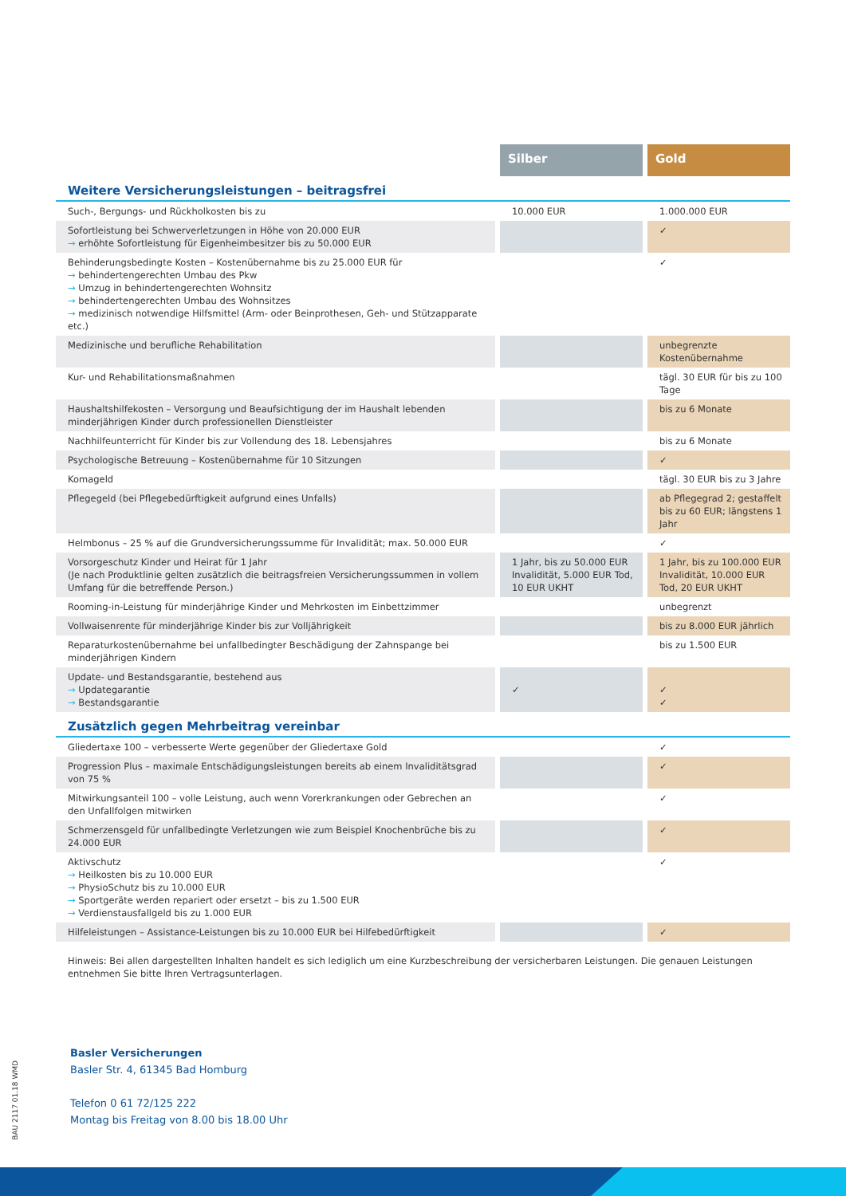| | Silber | Gold |
| Weitere Versicherungsleistungen – beitragsfrei | | |
| Such-, Bergungs- und Rückholkosten bis zu | 10.000 EUR | 1.000.000 EUR |
| Sofortleistung bei Schwerverletzungen in Höhe von 20.000 EUR → erhöhte Sofortleistung für Eigenheimbesitzer bis zu 50.000 EUR | | ✓ |
| Behinderungsbedingte Kosten – Kostenübernahme bis zu 25.000 EUR für → behindertengerechten Umbau des Pkw → Umzug in behindertengerechten Wohnsitz → behindertengerechten Umbau des Wohnsitzes → medizinisch notwendige Hilfsmittel (Arm- oder Beinprothesen, Geh- und Stützapparate etc.) | | ✓ |
| Medizinische und berufliche Rehabilitation | | unbegrenzte Kostenübernahme |
| Kur- und Rehabilitationsmaßnahmen | | tägl. 30 EUR für bis zu 100 Tage |
| Haushaltshilfekosten – Versorgung und Beaufsichtigung der im Haushalt lebenden minderjährigen Kinder durch professionellen Dienstleister | | bis zu 6 Monate |
| Nachhilfeunterricht für Kinder bis zur Vollendung des 18. Lebensjahres | | bis zu 6 Monate |
| Psychologische Betreuung – Kostenübernahme für 10 Sitzungen | | ✓ |
| Komageld | | tägl. 30 EUR bis zu 3 Jahre |
| Pflegegeld (bei Pflegebedürftigkeit aufgrund eines Unfalls) | | ab Pflegegrad 2; gestaffelt bis zu 60 EUR; längstens 1 Jahr |
| Helmbonus – 25 % auf die Grundversicherungssumme für Invalidität; max. 50.000 EUR | | ✓ |
| Vorsorgeschutz Kinder und Heirat für 1 Jahr (Je nach Produktlinie gelten zusätzlich die beitragsfreien Versicherungssummen in vollem Umfang für die betreffende Person.) | 1 Jahr, bis zu 50.000 EUR Invalidität, 5.000 EUR Tod, 10 EUR UKHT | 1 Jahr, bis zu 100.000 EUR Invalidität, 10.000 EUR Tod, 20 EUR UKHT |
| Rooming-in-Leistung für minderjährige Kinder und Mehrkosten im Einbettzimmer | | unbegrenzt |
| Vollwaisenrente für minderjährige Kinder bis zur Volljährigkeit | | bis zu 8.000 EUR jährlich |
| Reparaturkostenübernahme bei unfallbedingter Beschädigung der Zahnspange bei minderjährigen Kindern | | bis zu 1.500 EUR |
| Update- und Bestandsgarantie, bestehend aus → Updategarantie → Bestandsgarantie | ✓ | ✓ ✓ |
| Zusätzlich gegen Mehrbeitrag vereinbar | | |
| Gliedertaxe 100 – verbesserte Werte gegenüber der Gliedertaxe Gold | | ✓ |
| Progression Plus – maximale Entschädigungsleistungen bereits ab einem Invaliditätsgrad von 75 % | | ✓ |
| Mitwirkungsanteil 100 – volle Leistung, auch wenn Vorerkrankungen oder Gebrechen an den Unfallfolgen mitwirken | | ✓ |
| Schmerzensgeld für unfallbedingte Verletzungen wie zum Beispiel Knochenbrüche bis zu 24.000 EUR | | ✓ |
| Aktivschutz → Heilkosten bis zu 10.000 EUR → PhysioSchutz bis zu 10.000 EUR → Sportgeräte werden repariert oder ersetzt – bis zu 1.500 EUR → Verdienstausfallgeld bis zu 1.000 EUR | | ✓ |
| Hilfeleistungen – Assistance-Leistungen bis zu 10.000 EUR bei Hilfebedürftigkeit | | ✓ |
Hinweis: Bei allen dargestellten Inhalten handelt es sich lediglich um eine Kurzbeschreibung der versicherbaren Leistungen. Die genauen Leistungen entnehmen Sie bitte Ihren Vertragsunterlagen.
Basler Versicherungen
Basler Str. 4, 61345 Bad Homburg
Telefon 0 61 72/125 222
Montag bis Freitag von 8.00 bis 18.00 Uhr
BAU 2117 01.18 WMD